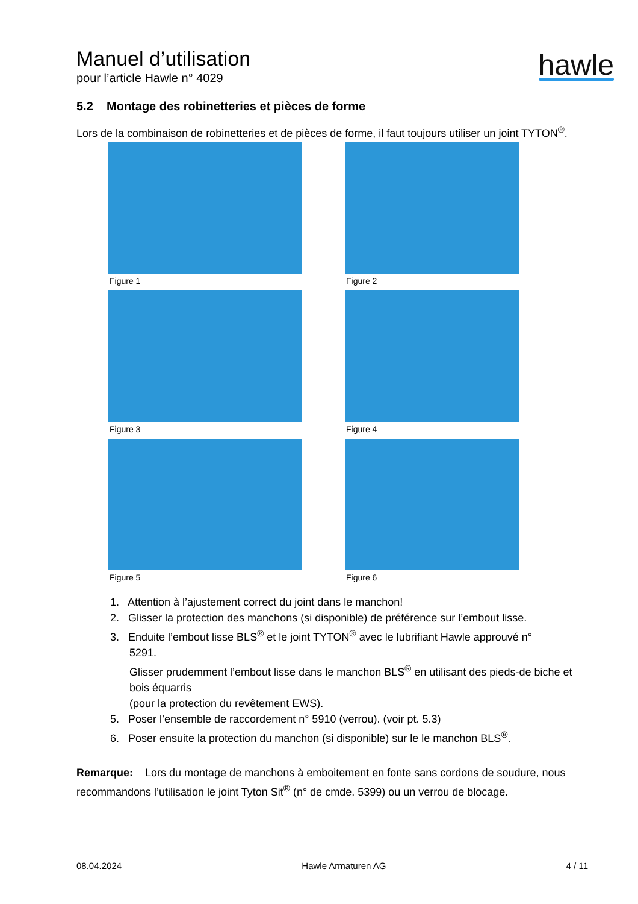Manuel d’utilisation
pour l’article Hawle n° 4029
hawle
5.2 Montage des robinetteries et pièces de forme
Lors de la combinaison de robinetteries et de pièces de forme, il faut toujours utiliser un joint TYTON<sup>®</sup>.
Figure 1
Figure 2
Figure 3
Figure 4
Figure 5
Figure 6
1. Attention à l’ajustement correct du joint dans le manchon!
2. Glisser la protection des manchons (si disponible) de préférence sur l’embout lisse.
3. Enduite l’embout lisse BLS<sup>®</sup> et le joint TYTON<sup>®</sup> avec le lubrifiant Hawle approuvé n°
5291.
Glisser prudemment l’embout lisse dans le manchon BLS<sup>®</sup> en utilisant des pieds-de biche et bois équarris
(pour la protection du revêtement EWS).
5. Poser l’ensemble de raccordement n° 5910 (verrou). (voir pt. 5.3)
6. Poser ensuite la protection du manchon (si disponible) sur le le manchon BLS<sup>®</sup>.
Remarque: Lors du montage de manchons à emboitement en fonte sans cordons de soudure, nous recommandons l’utilisation le joint Tyton Sit<sup>®</sup> (n° de cmde. 5399) ou un verrou de blocage.
08.04.2024 Hawle Armaturen AG 4 / 11